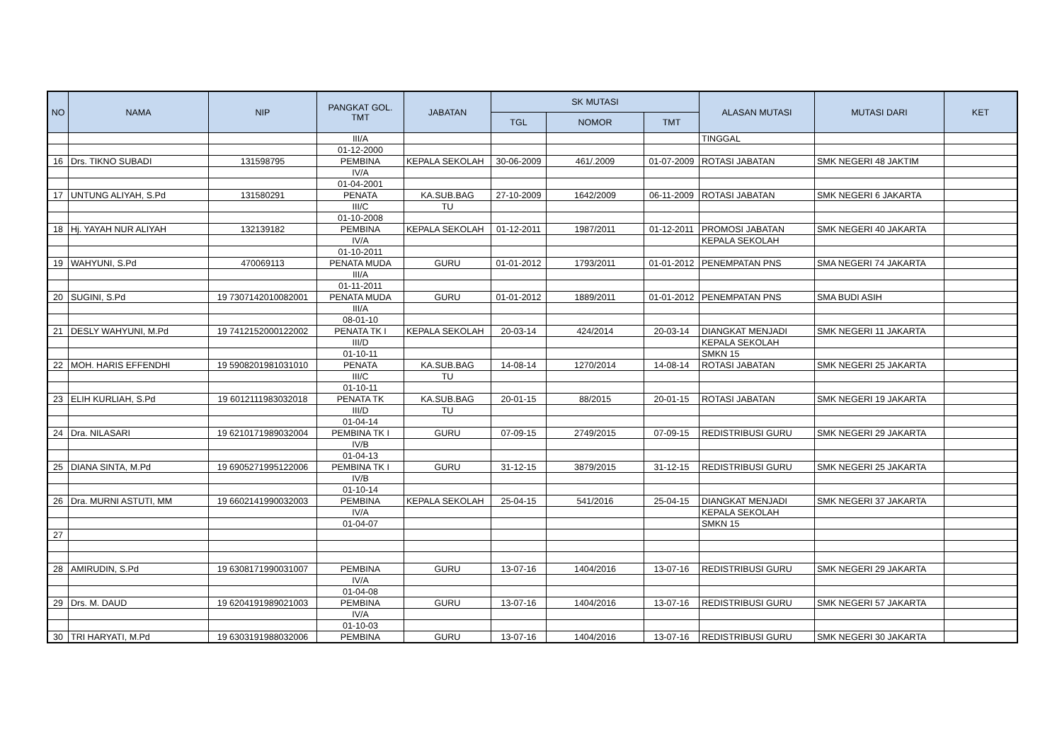| NO | NAMA | NIP | PANGKAT GOL. TMT | JABATAN | SK MUTASI | | | ALASAN MUTASI | MUTASI DARI | KET |
| --- | --- | --- | --- | --- | --- | --- | --- | --- | --- | --- |
| | | | | | TGL | NOMOR | TMT | | | |
| | | | III/A | | | | | TINGGAL | | |
| | | | 01-12-2000 | | | | | | | |
| 16 | Drs. TIKNO SUBADI | 131598795 | PEMBINA | KEPALA SEKOLAH | 30-06-2009 | 461/.2009 | 01-07-2009 | ROTASI JABATAN | SMK NEGERI 48 JAKTIM | |
| | | | IV/A | | | | | | | |
| | | | 01-04-2001 | | | | | | | |
| 17 | UNTUNG ALIYAH, S.Pd | 131580291 | PENATA | KA.SUB.BAG | 27-10-2009 | 1642/2009 | 06-11-2009 | ROTASI JABATAN | SMK NEGERI 6 JAKARTA | |
| | | | III/C | TU | | | | | | |
| | | | 01-10-2008 | | | | | | | |
| 18 | Hj. YAYAH NUR ALIYAH | 132139182 | PEMBINA | KEPALA SEKOLAH | 01-12-2011 | 1987/2011 | 01-12-2011 | PROMOSI JABATAN | SMK NEGERI 40 JAKARTA | |
| | | | IV/A | | | | | KEPALA SEKOLAH | | |
| | | | 01-10-2011 | | | | | | | |
| 19 | WAHYUNI, S.Pd | 470069113 | PENATA MUDA | GURU | 01-01-2012 | 1793/2011 | 01-01-2012 | PENEMPATAN PNS | SMA NEGERI 74 JAKARTA | |
| | | | III/A | | | | | | | |
| | | | 01-11-2011 | | | | | | | |
| 20 | SUGINI, S.Pd | 19 7307142010082001 | PENATA MUDA | GURU | 01-01-2012 | 1889/2011 | 01-01-2012 | PENEMPATAN PNS | SMA BUDI ASIH | |
| | | | III/A | | | | | | | |
| | | | 08-01-10 | | | | | | | |
| 21 | DESLY WAHYUNI, M.Pd | 19 7412152000122002 | PENATA TK I | KEPALA SEKOLAH | 20-03-14 | 424/2014 | 20-03-14 | DIANGKAT MENJADI | SMK NEGERI 11 JAKARTA | |
| | | | III/D | | | | | KEPALA SEKOLAH | | |
| | | | 01-10-11 | | | | | SMKN 15 | | |
| 22 | MOH. HARIS EFFENDHI | 19 5908201981031010 | PENATA | KA.SUB.BAG | 14-08-14 | 1270/2014 | 14-08-14 | ROTASI JABATAN | SMK NEGERI 25 JAKARTA | |
| | | | III/C | TU | | | | | | |
| | | | 01-10-11 | | | | | | | |
| 23 | ELIH KURLIAH, S.Pd | 19 6012111983032018 | PENATA TK | KA.SUB.BAG | 20-01-15 | 88/2015 | 20-01-15 | ROTASI JABATAN | SMK NEGERI 19 JAKARTA | |
| | | | III/D | TU | | | | | | |
| | | | 01-04-14 | | | | | | | |
| 24 | Dra. NILASARI | 19 6210171989032004 | PEMBINA TK I | GURU | 07-09-15 | 2749/2015 | 07-09-15 | REDISTRIBUSI GURU | SMK NEGERI 29 JAKARTA | |
| | | | IV/B | | | | | | | |
| | | | 01-04-13 | | | | | | | |
| 25 | DIANA SINTA, M.Pd | 19 6905271995122006 | PEMBINA TK I | GURU | 31-12-15 | 3879/2015 | 31-12-15 | REDISTRIBUSI GURU | SMK NEGERI 25 JAKARTA | |
| | | | IV/B | | | | | | | |
| | | | 01-10-14 | | | | | | | |
| 26 | Dra. MURNI ASTUTI, MM | 19 6602141990032003 | PEMBINA | KEPALA SEKOLAH | 25-04-15 | 541/2016 | 25-04-15 | DIANGKAT MENJADI | SMK NEGERI 37 JAKARTA | |
| | | | IV/A | | | | | KEPALA SEKOLAH | | |
| | | | 01-04-07 | | | | | SMKN 15 | | |
| 27 | | | | | | | | | | |
| 28 | AMIRUDIN, S.Pd | 19 6308171990031007 | PEMBINA | GURU | 13-07-16 | 1404/2016 | 13-07-16 | REDISTRIBUSI GURU | SMK NEGERI 29 JAKARTA | |
| | | | IV/A | | | | | | | |
| | | | 01-04-08 | | | | | | | |
| 29 | Drs. M. DAUD | 19 6204191989021003 | PEMBINA | GURU | 13-07-16 | 1404/2016 | 13-07-16 | REDISTRIBUSI GURU | SMK NEGERI 57 JAKARTA | |
| | | | IV/A | | | | | | | |
| | | | 01-10-03 | | | | | | | |
| 30 | TRI HARYATI, M.Pd | 19 6303191988032006 | PEMBINA | GURU | 13-07-16 | 1404/2016 | 13-07-16 | REDISTRIBUSI GURU | SMK NEGERI 30 JAKARTA | |